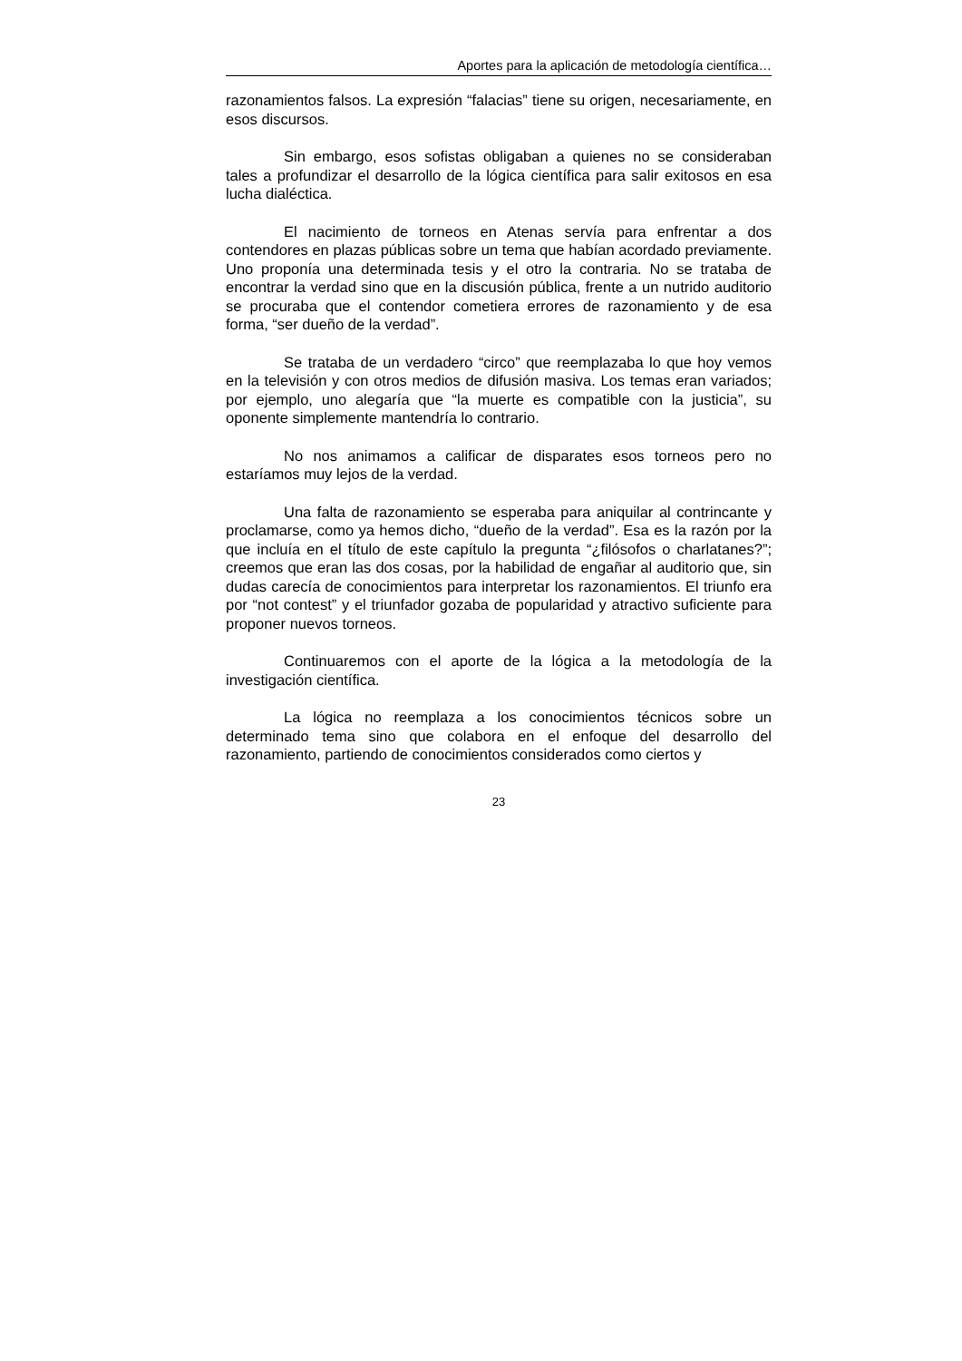Aportes para la aplicación de metodología científica…
razonamientos falsos. La expresión “falacias” tiene su origen, necesariamente, en esos discursos.
Sin embargo, esos sofistas obligaban a quienes no se consideraban tales a profundizar el desarrollo de la lógica científica para salir exitosos en esa lucha dialéctica.
El nacimiento de torneos en Atenas servía para enfrentar a dos contendores en plazas públicas sobre un tema que habían acordado previamente. Uno proponía una determinada tesis y el otro la contraria. No se trataba de encontrar la verdad sino que en la discusión pública, frente a un nutrido auditorio se procuraba que el contendor cometiera errores de razonamiento y de esa forma, “ser dueño de la verdad”.
Se trataba de un verdadero “circo” que reemplazaba lo que hoy vemos en la televisión y con otros medios de difusión masiva. Los temas eran variados; por ejemplo, uno alegaría que “la muerte es compatible con la justicia”, su oponente simplemente mantendría lo contrario.
No nos animamos a calificar de disparates esos torneos pero no estaríamos muy lejos de la verdad.
Una falta de razonamiento se esperaba para aniquilar al contrincante y proclamarse, como ya hemos dicho, “dueño de la verdad”. Esa es la razón por la que incluía en el título de este capítulo la pregunta “¿filósofos o charlatanes?”; creemos que eran las dos cosas, por la habilidad de engañar al auditorio que, sin dudas carecía de conocimientos para interpretar los razonamientos. El triunfo era por “not contest” y el triunfador gozaba de popularidad y atractivo suficiente para proponer nuevos torneos.
Continuaremos con el aporte de la lógica a la metodología de la investigación científica.
La lógica no reemplaza a los conocimientos técnicos sobre un determinado tema sino que colabora en el enfoque del desarrollo del razonamiento, partiendo de conocimientos considerados como ciertos y
23